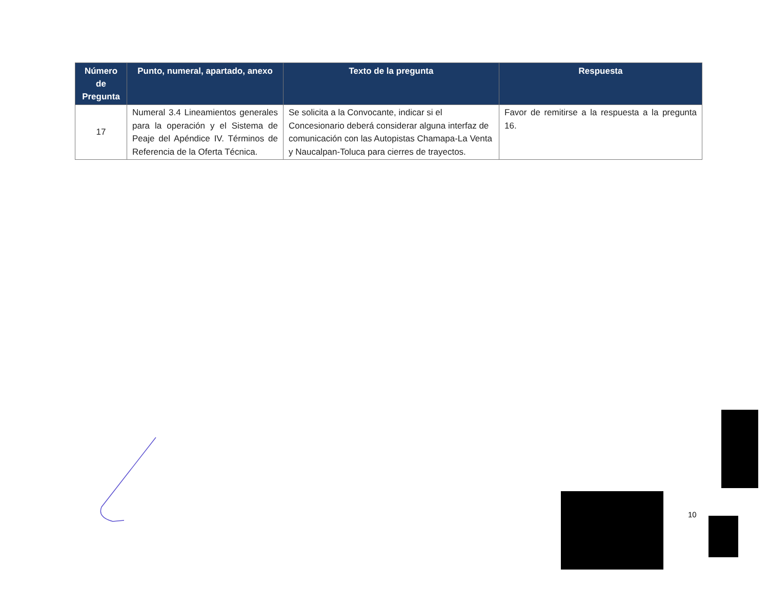| Número de Pregunta | Punto, numeral, apartado, anexo | Texto de la pregunta | Respuesta |
| --- | --- | --- | --- |
| 17 | Numeral 3.4 Lineamientos generales para la operación y el Sistema de Peaje del Apéndice IV. Términos de Referencia de la Oferta Técnica. | Se solicita a la Convocante, indicar si el Concesionario deberá considerar alguna interfaz de comunicación con las Autopistas Chamapa-La Venta y Naucalpan-Toluca para cierres de trayectos. | Favor de remitirse a la respuesta a la pregunta 16. |
10